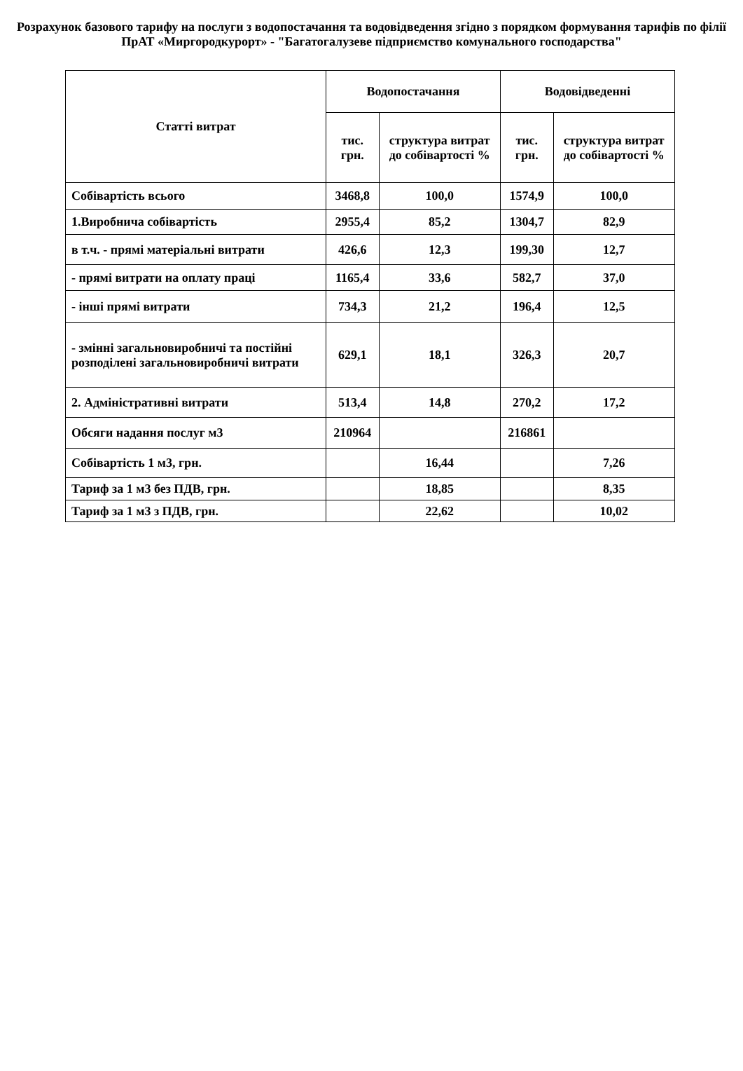Розрахунок базового тарифу на послуги з водопостачання та водовідведення згідно з порядком формування тарифів по філії ПрАТ «Миргородкурорт» - "Багатогалузеве підприємство комунального господарства"
| Статті витрат | Водопостачання | | Водовідведенні | |
| --- | --- | --- | --- | --- |
| | тис. грн. | структура витрат до собівартості % | тис. грн. | структура витрат до собівартості % |
| Собівартість всього | 3468,8 | 100,0 | 1574,9 | 100,0 |
| 1.Виробнича собівартість | 2955,4 | 85,2 | 1304,7 | 82,9 |
| в т.ч. - прямі матеріальні витрати | 426,6 | 12,3 | 199,30 | 12,7 |
| - прямі витрати на оплату праці | 1165,4 | 33,6 | 582,7 | 37,0 |
| - інші прямі витрати | 734,3 | 21,2 | 196,4 | 12,5 |
| - змінні загальновиробничі та постійні розподілені загальновиробничі витрати | 629,1 | 18,1 | 326,3 | 20,7 |
| 2. Адміністративні витрати | 513,4 | 14,8 | 270,2 | 17,2 |
| Обсяги надання послуг м3 | 210964 | | 216861 | |
| Собівартість 1 м3, грн. | | 16,44 | | 7,26 |
| Тариф за 1 м3 без ПДВ, грн. | | 18,85 | | 8,35 |
| Тариф за 1 м3 з ПДВ, грн. | | 22,62 | | 10,02 |